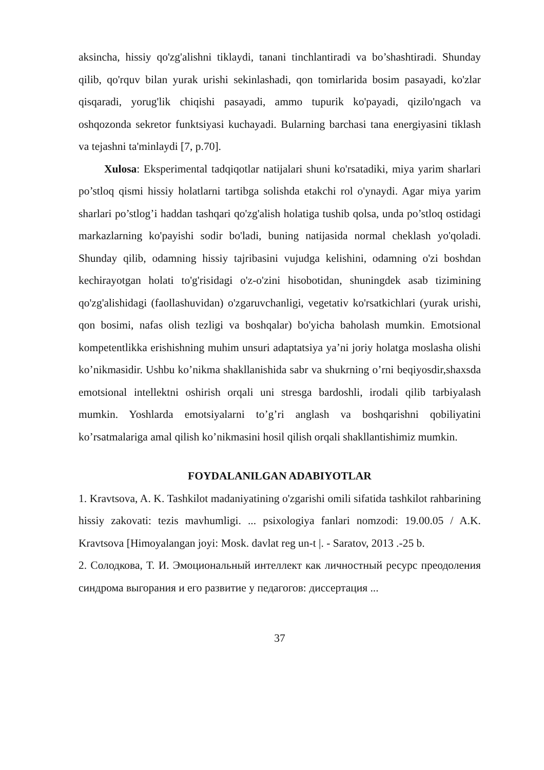aksincha, hissiy qo'zg'alishni tiklaydi, tanani tinchlantiradi va bo’shashtiradi. Shunday qilib, qo'rquv bilan yurak urishi sekinlashadi, qon tomirlarida bosim pasayadi, ko'zlar qisqaradi, yorug'lik chiqishi pasayadi, ammo tupurik ko'payadi, qizilo'ngach va oshqozonda sekretor funktsiyasi kuchayadi. Bularning barchasi tana energiyasini tiklash va tejashni ta'minlaydi [7, p.70].
Xulosa: Eksperimental tadqiqotlar natijalari shuni ko'rsatadiki, miya yarim sharlari po’stloq qismi hissiy holatlarni tartibga solishda etakchi rol o'ynaydi. Agar miya yarim sharlari po’stlog’i haddan tashqari qo'zg'alish holatiga tushib qolsa, unda po’stloq ostidagi markazlarning ko'payishi sodir bo'ladi, buning natijasida normal cheklash yo'qoladi. Shunday qilib, odamning hissiy tajribasini vujudga kelishini, odamning o'zi boshdan kechirayotgan holati to'g'risidagi o'z-o'zini hisobotidan, shuningdek asab tizimining qo'zg'alishidagi (faollashuvidan) o'zgaruvchanligi, vegetativ ko'rsatkichlari (yurak urishi, qon bosimi, nafas olish tezligi va boshqalar) bo'yicha baholash mumkin. Emotsional kompetentlikka erishishning muhim unsuri adaptatsiya ya’ni joriy holatga moslasha olishi ko’nikmasidir. Ushbu ko’nikma shakllanishida sabr va shukrning o’rni beqiyosdir,shaxsda emotsional intellektni oshirish orqali uni stresga bardoshli, irodali qilib tarbiyalash mumkin. Yoshlarda emotsiyalarni to’g’ri anglash va boshqarishni qobiliyatini ko’rsatmalariga amal qilish ko’nikmasini hosil qilish orqali shakllantishimiz mumkin.
FOYDALANILGAN ADABIYOTLAR
1. Kravtsova, A. K. Tashkilot madaniyatining o'zgarishi omili sifatida tashkilot rahbarining hissiy zakovati: tezis mavhumligi. ... psixologiya fanlari nomzodi: 19.00.05 / A.K. Kravtsova [Himoyalangan joyi: Mosk. davlat reg un-t |. - Saratov, 2013 .-25 b.
2. Солодкова, Т. И. Эмоциональный интеллект как личностный ресурс преодоления синдрома выгорания и его развитие у педагогов: диссертация ...
37